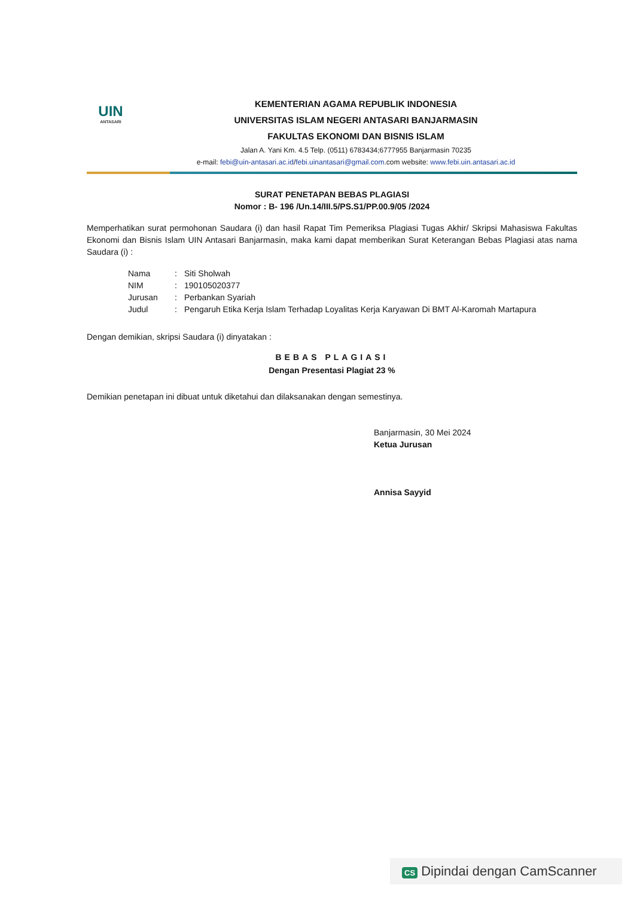UIN
ANTASARI
KEMENTERIAN AGAMA REPUBLIK INDONESIA
UNIVERSITAS ISLAM NEGERI ANTASARI BANJARMASIN
FAKULTAS EKONOMI DAN BISNIS ISLAM
Jalan A. Yani Km. 4.5 Telp. (0511) 6783434;6777955 Banjarmasin 70235
e-mail: febi@uin-antasari.ac.id/febi.uinantasari@gmail.com.com website: www.febi.uin.antasari.ac.id
SURAT PENETAPAN BEBAS PLAGIASI
Nomor : B- 196 /Un.14/III.5/PS.S1/PP.00.9/05 /2024
Memperhatikan surat permohonan Saudara (i) dan hasil Rapat Tim Pemeriksa Plagiasi Tugas Akhir/ Skripsi Mahasiswa Fakultas Ekonomi dan Bisnis Islam UIN Antasari Banjarmasin, maka kami dapat memberikan Surat Keterangan Bebas Plagiasi atas nama Saudara (i) :
| Nama | : | Siti Sholwah |
| NIM | : | 190105020377 |
| Jurusan | : | Perbankan Syariah |
| Judul | : | Pengaruh Etika Kerja Islam Terhadap Loyalitas Kerja Karyawan Di BMT Al-Karomah Martapura |
Dengan demikian, skripsi Saudara (i) dinyatakan :
BEBAS PLAGIASI
Dengan Presentasi Plagiat 23 %
Demikian penetapan ini dibuat untuk diketahui dan dilaksanakan dengan semestinya.
Banjarmasin, 30 Mei 2024
Ketua Jurusan
Annisa Sayyid
CS Dipindai dengan CamScanner